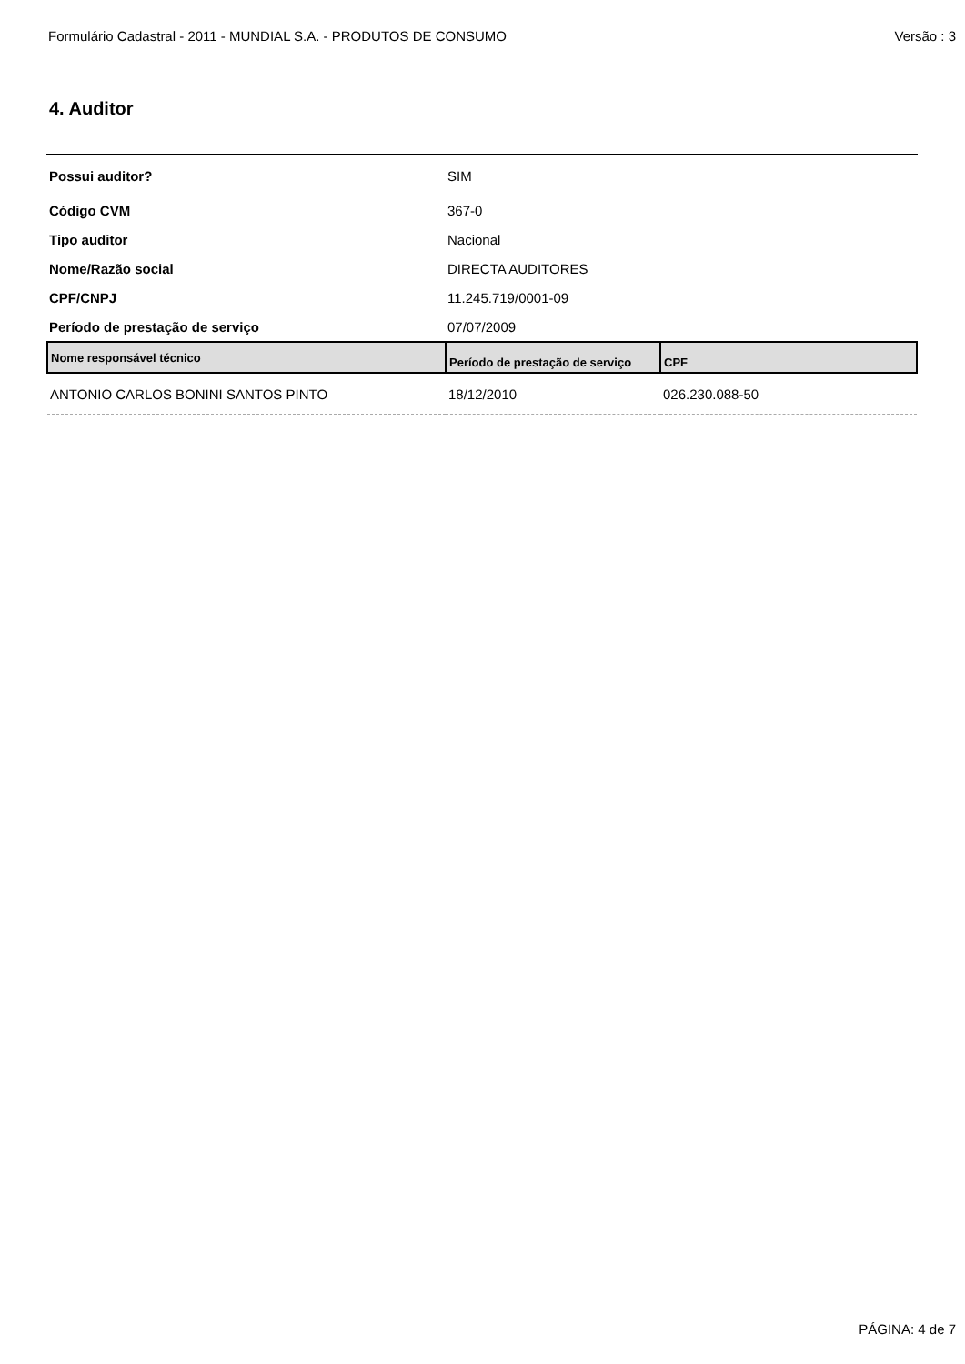Formulário Cadastral - 2011 - MUNDIAL S.A. - PRODUTOS DE CONSUMO Versão : 3
4. Auditor
| Possui auditor? | SIM |
| Código CVM | 367-0 |
| Tipo auditor | Nacional |
| Nome/Razão social | DIRECTA AUDITORES |
| CPF/CNPJ | 11.245.719/0001-09 |
| Período de prestação de serviço | 07/07/2009 |
| Nome responsável técnico | Período de prestação de serviço | CPF |
| --- | --- | --- |
| ANTONIO CARLOS BONINI SANTOS PINTO | 18/12/2010 | 026.230.088-50 |
PÁGINA: 4 de 7